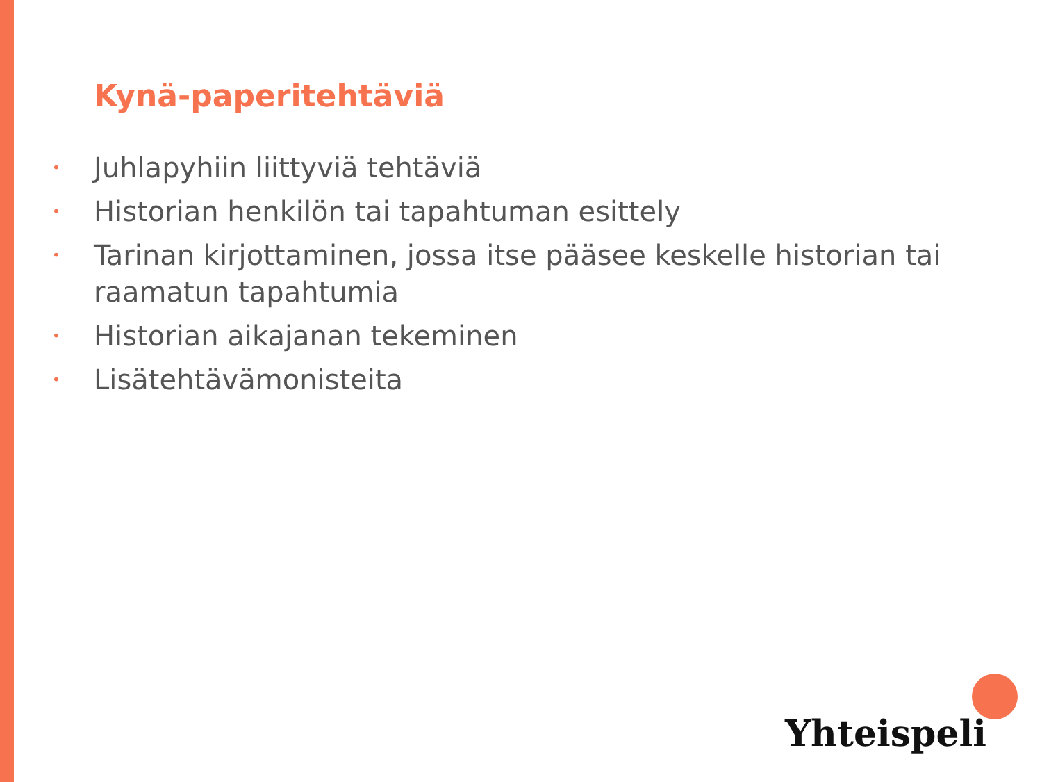Kynä-paperitehtäviä
• Juhlapyhiin liittyviä tehtäviä
• Historian henkilön tai tapahtuman esittely
• Tarinan kirjottaminen, jossa itse pääsee keskelle historian tai raamatun tapahtumia
• Historian aikajanan tekeminen
• Lisätehtävämonisteita
Yhteispeli